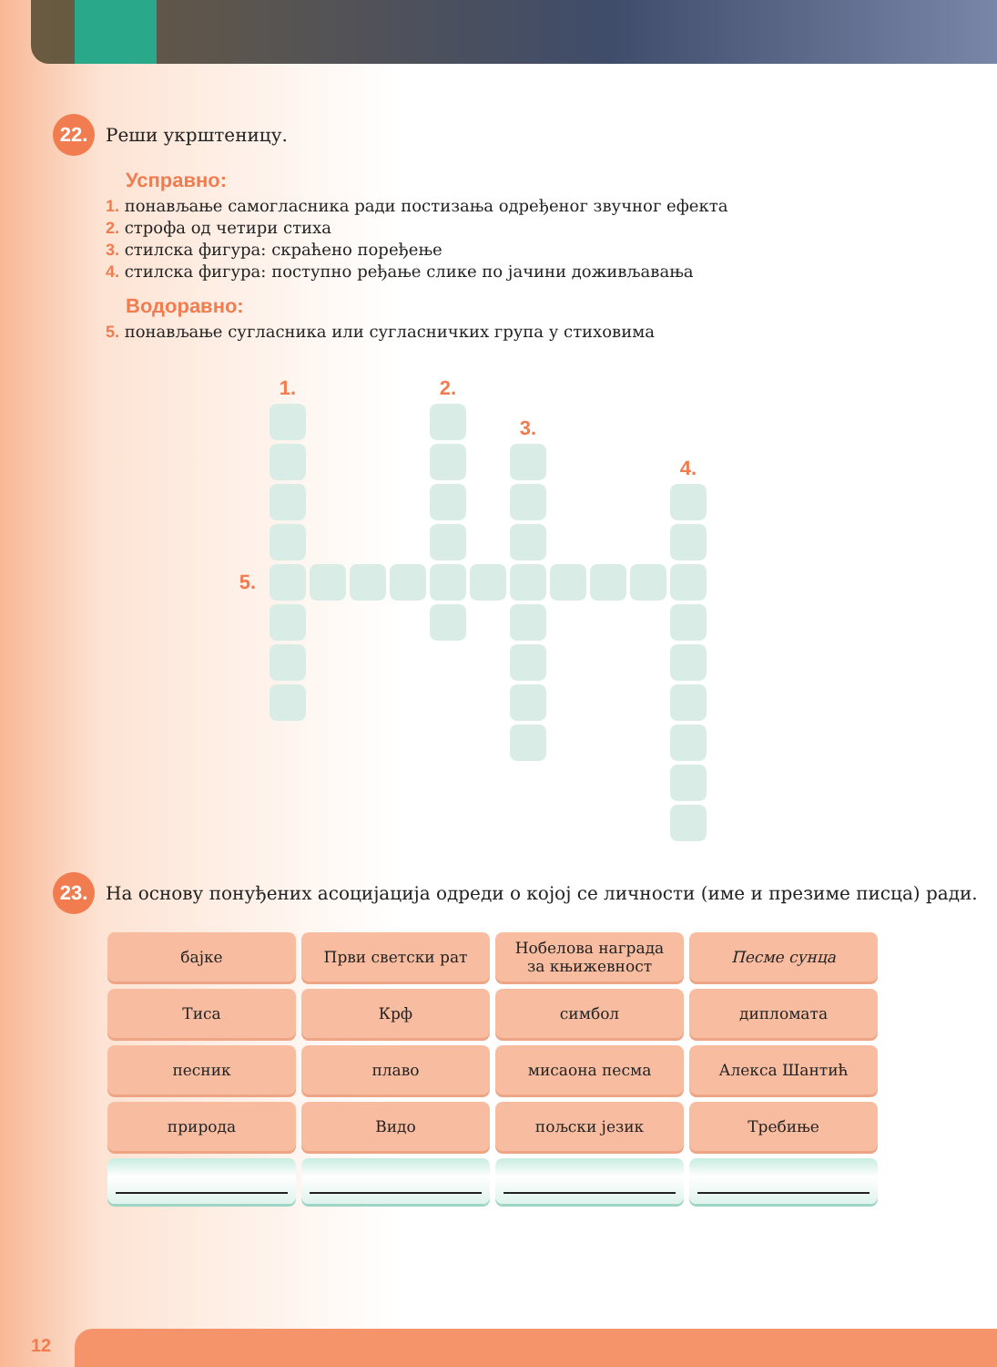22.
Реши укрштеницу.
Усправно:
1. понављање самогласника ради постизања одређеног звучног ефекта
2. строфа од четири стиха
3. стилска фигура: скраћено поређење
4. стилска фигура: поступно ређање слике по јачини доживљавања
Водоравно:
5. понављање сугласника или сугласничких група у стиховима
| | 1. | | | | 2. | | | | | | |
| | | | | | | | 3. | | | | |
| | | | | | | | | | | | 4. |
| 5. | | | | | | | | | | | |
23.
На основу понуђених асоцијација одреди о којој се личности (име и презиме писца) ради.
| бајке | Први светски рат | Нобелова награда за књижевност | Песме сунца |
| Тиса | Крф | симбол | дипломата |
| песник | плаво | мисаона песма | Алекса Шантић |
| природа | Видо | пољски језик | Требиње |
12